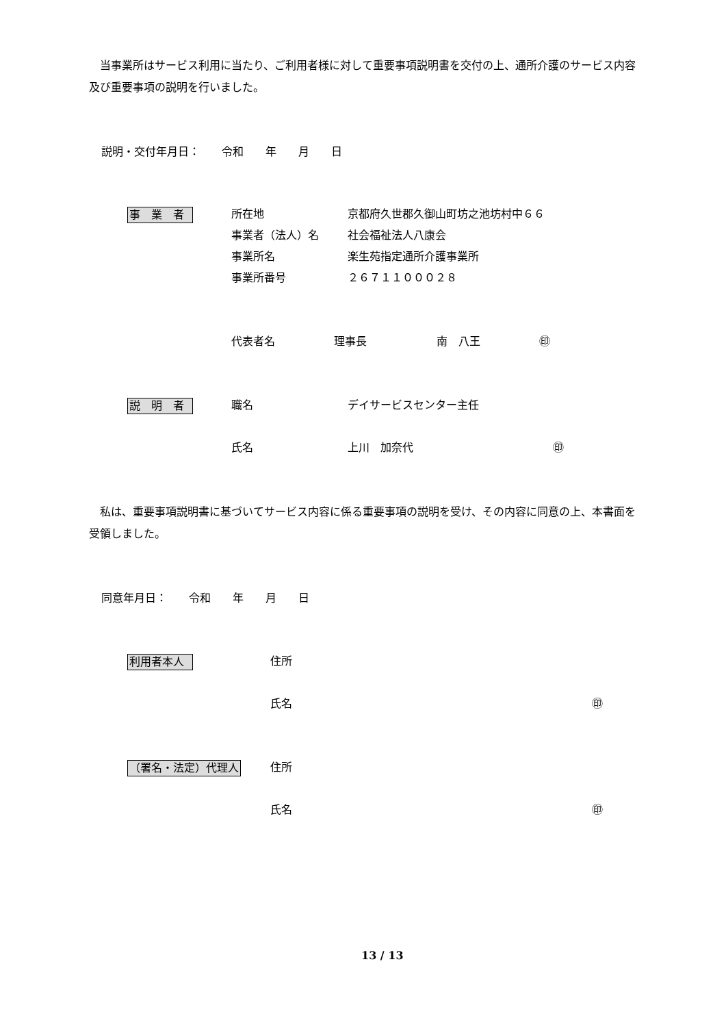当事業所はサービス利用に当たり、ご利用者様に対して重要事項説明書を交付の上、通所介護のサービス内容及び重要事項の説明を行いました。
説明・交付年月日：　　令和　　年　　月　　日
事　業　者
所在地 京都府久世郡久御山町坊之池坊村中６６
事業者（法人）名 社会福祉法人八康会
事業所名 楽生苑指定通所介護事業所
事業所番号 ２６７１１０００２８
代表者名 理事長 南　八王 ㊞
説　明　者 職名 デイサービスセンター主任
氏名 上川　加奈代 ㊞
　私は、重要事項説明書に基づいてサービス内容に係る重要事項の説明を受け、その内容に同意の上、本書面を受領しました。
同意年月日：　　令和　　年　　月　　日
利用者本人 住所
氏名 ㊞
（署名・法定）代理人 住所
氏名 ㊞
13 / 13